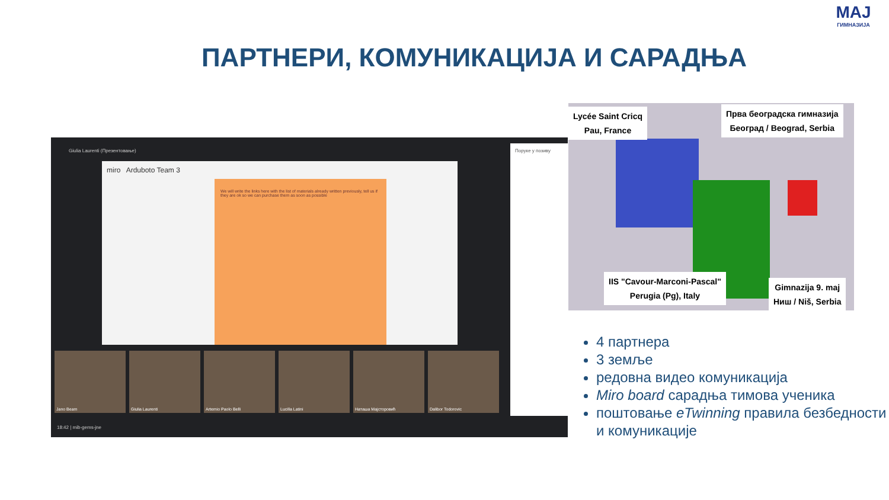ПАРТНЕРИ, КОМУНИКАЦИЈА И САРАДЊА
MAJ
ГИМНАЗИЈА
Giulia Laurenti (Презентовање)
miro Arduboto Team 3
We will write the links here with the list of materials already written previously, tell us if they are ok so we can purchase them as soon as possible
Jano Beam Giulia Laurenti Artemio Paolo Belli Lucilla Latini Наташа Мајсторовић Dalibor Todorovic
18:42 | mib-gems-jne
Поруке у позиву
Lycée Saint Cricq
Pau, France
Прва београдска гимназија
Београд / Beograd, Serbia
IIS "Cavour-Marconi-Pascal"
Perugia (Pg), Italy
Gimnazija 9. maj
Ниш / Niš, Serbia
4 партнера
3 земље
редовна видео комуникација
Miro board сарадња тимова ученика
поштовање eTwinning правила безбедности и комуникације